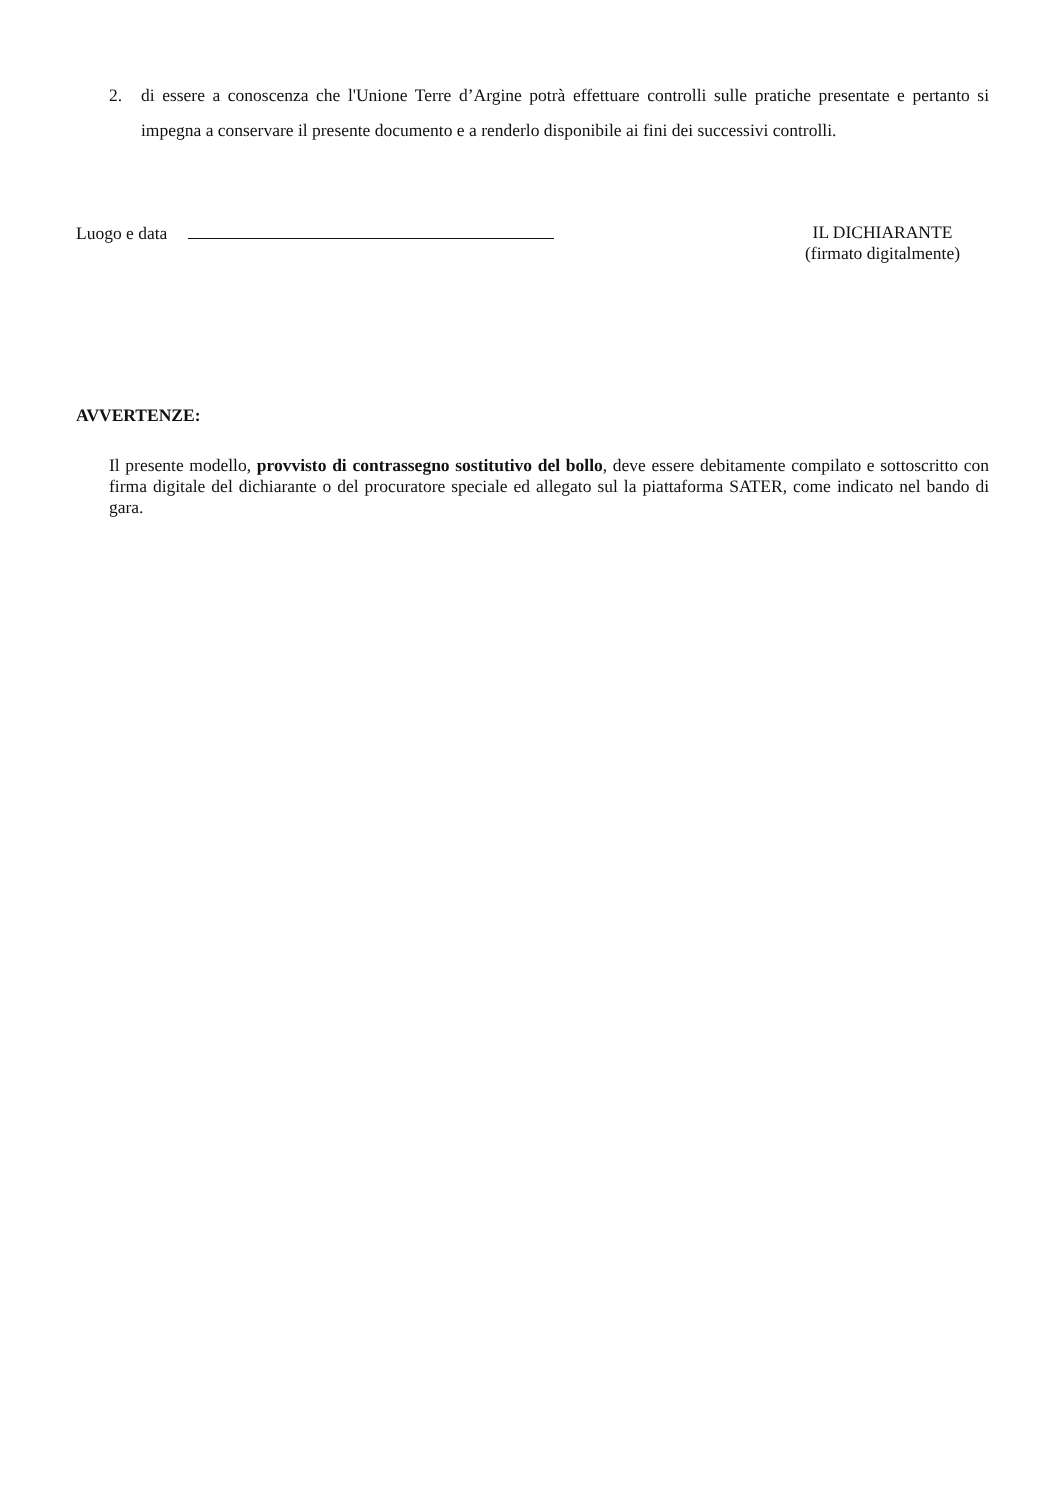2. di essere a conoscenza che l'Unione Terre d’Argine potrà effettuare controlli sulle pratiche presentate e pertanto si impegna a conservare il presente documento e a renderlo disponibile ai fini dei successivi controlli.
Luogo e data
IL DICHIARANTE
(firmato digitalmente)
AVVERTENZE:
Il presente modello, provvisto di contrassegno sostitutivo del bollo, deve essere debitamente compilato e sottoscritto con firma digitale del dichiarante o del procuratore speciale ed allegato sul la piattaforma SATER, come indicato nel bando di gara.